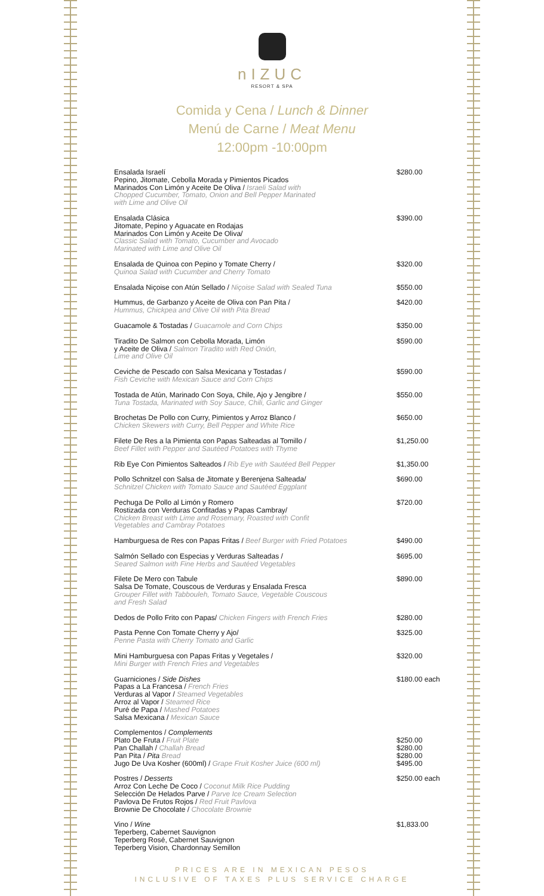nIZUC
RESORT & SPA
Comida y Cena / Lunch & Dinner
Menú de Carne / Meat Menu
12:00pm -10:00pm
Ensalada Israelí
Pepino, Jitomate, Cebolla Morada y Pimientos Picados
Marinados Con Limón y Aceite De Oliva / Israeli Salad with
Chopped Cucumber, Tomato, Onion and Bell Pepper Marinated
with Lime and Olive Oil
$280.00
Ensalada Clásica
Jitomate, Pepino y Aguacate en Rodajas
Marinados Con Limón y Aceite De Oliva/
Classic Salad with Tomato, Cucumber and Avocado
Marinated with Lime and Olive Oil
$390.00
Ensalada de Quinoa con Pepino y Tomate Cherry /
Quinoa Salad with Cucumber and Cherry Tomato
$320.00
Ensalada Niçoise con Atún Sellado / Niçoise Salad with Sealed Tuna
$550.00
Hummus, de Garbanzo y Aceite de Oliva con Pan Pita /
Hummus, Chickpea and Olive Oil with Pita Bread
$420.00
Guacamole & Tostadas / Guacamole and Corn Chips $350.00
Tiradito De Salmon con Cebolla Morada, Limón
y Aceite de Oliva / Salmon Tiradito with Red Onión,
Lime and Olive Oil
$590.00
Ceviche de Pescado con Salsa Mexicana y Tostadas /
Fish Ceviche with Mexican Sauce and Corn Chips
$590.00
Tostada de Atún, Marinado Con Soya, Chile, Ajo y Jengibre /
Tuna Tostada, Marinated with Soy Sauce, Chili, Garlic and Ginger
$550.00
Brochetas De Pollo con Curry, Pimientos y Arroz Blanco /
Chicken Skewers with Curry, Bell Pepper and White Rice
$650.00
Filete De Res a la Pimienta con Papas Salteadas al Tomillo /
Beef Fillet with Pepper and Sautéed Potatoes with Thyme
$1,250.00
Rib Eye Con Pimientos Salteados / Rib Eye with Sautéed Bell Pepper
$1,350.00
Pollo Schnitzel con Salsa de Jitomate y Berenjena Salteada/
Schnitzel Chicken with Tomato Sauce and Sautéed Eggplant
$690.00
Pechuga De Pollo al Limón y Romero
Rostizada con Verduras Confitadas y Papas Cambray/
Chicken Breast with Lime and Rosemary, Roasted with Confit
Vegetables and Cambray Potatoes
$720.00
Hamburguesa de Res con Papas Fritas / Beef Burger with Fried Potatoes
$490.00
Salmón Sellado con Especias y Verduras Salteadas /
Seared Salmon with Fine Herbs and Sautéed Vegetables
$695.00
Filete De Mero con Tabule
Salsa De Tomate, Couscous de Verduras y Ensalada Fresca
Grouper Fillet with Tabbouleh, Tomato Sauce, Vegetable Couscous
and Fresh Salad
$890.00
Dedos de Pollo Frito con Papas/ Chicken Fingers with French Fries $280.00
Pasta Penne Con Tomate Cherry y Ajo/
Penne Pasta with Cherry Tomato and Garlic
$325.00
Mini Hamburguesa con Papas Fritas y Vegetales /
Mini Burger with French Fries and Vegetables
$320.00
Guarniciones / Side Dishes
Papas a La Francesa / French Fries
Verduras al Vapor / Steamed Vegetables
Arroz al Vapor / Steamed Rice
Puré de Papa / Mashed Potatoes
Salsa Mexicana / Mexican Sauce
$180.00 each
Complementos / Complements
Plato De Fruta / Fruit Plate
Pan Challah / Challah Bread
Pan Pita / Pita Bread
Jugo De Uva Kosher (600ml) / Grape Fruit Kosher Juice (600 ml)
$250.00
$280.00
$280.00
$495.00
Postres / Desserts
Arroz Con Leche De Coco / Coconut Milk Rice Pudding
Selección De Helados Parve / Parve Ice Cream Selection
Pavlova De Frutos Rojos / Red Fruit Pavlova
Brownie De Chocolate / Chocolate Brownie
$250.00 each
Vino / Wine
Teperberg, Cabernet Sauvignon
Teperberg Rosé, Cabernet Sauvignon
Teperberg Vision, Chardonnay Semillon
$1,833.00
PRICES ARE IN MEXICAN PESOS
INCLUSIVE OF TAXES PLUS SERVICE CHARGE